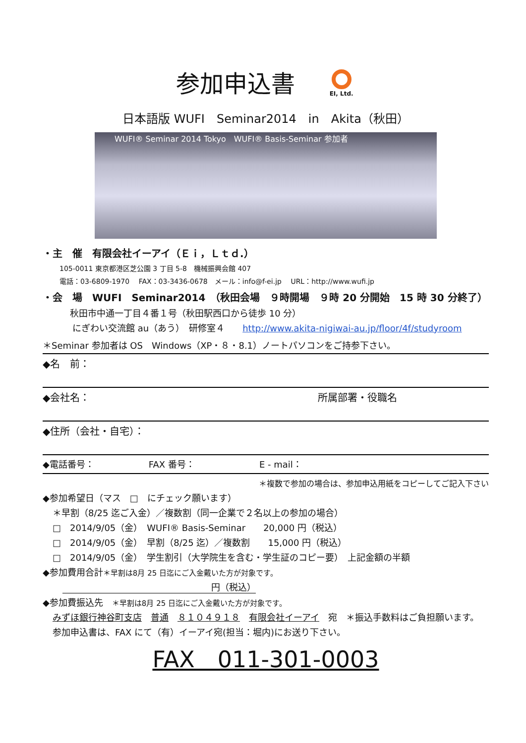参加申込書 EI, Ltd.
日本語版 WUFI　Seminar2014　in　Akita（秋田）
WUFI® Seminar 2014 Tokyo　WUFI® Basis-Seminar 参加者
・主　催　有限会社イーアイ（Ｅｉ，Ｌｔｄ.）
105-0011 東京都港区芝公園 3 丁目 5-8　機械振興会館 407
電話：03-6809-1970　 FAX：03-3436-0678　メール：info@f-ei.jp　 URL：http://www.wufi.jp
・会　場　WUFI　Seminar2014　（秋田会場　９時開場　９時 20 分開始　15 時 30 分終了）
秋田市中通一丁目４番１号（秋田駅西口から徒歩 10 分）
にぎわい交流館 au（あう）　研修室４　　http://www.akita-nigiwai-au.jp/floor/4f/studyroom
＊Seminar 参加者は OS　Windows（XP・８・8.1）ノートパソコンをご持参下さい。
◆名　前：
◆会社名： 所属部署・役職名
◆住所（会社・自宅）：
◆電話番号： FAX 番号： E - mail：
＊複数で参加の場合は、参加申込用紙をコピーしてご記入下さい
◆参加希望日（マス　□　にチェック願います）
＊早割（8/25 迄ご入金）／複数割（同一企業で２名以上の参加の場合）
□　2014/9/05（金）　WUFI® Basis-Seminar　　20,000 円（税込）
□　2014/9/05（金）　早割（8/25 迄）／複数割　　15,000 円（税込）
□　2014/9/05（金）　学生割引（大学院生を含む・学生証のコピー要）　上記金額の半額
◆参加費用合計＊早割は8月 25 日迄にご入金戴いた方が対象です。
円（税込）
◆参加費振込先　＊早割は8月 25 日迄にご入金戴いた方が対象です。
みずほ銀行神谷町支店　普通　８１０４９１８　有限会社イーアイ　宛　＊振込手数料はご負担願います。
参加申込書は、FAX にて（有）イーアイ宛(担当：堀内)にお送り下さい。
FAX　011-301-0003